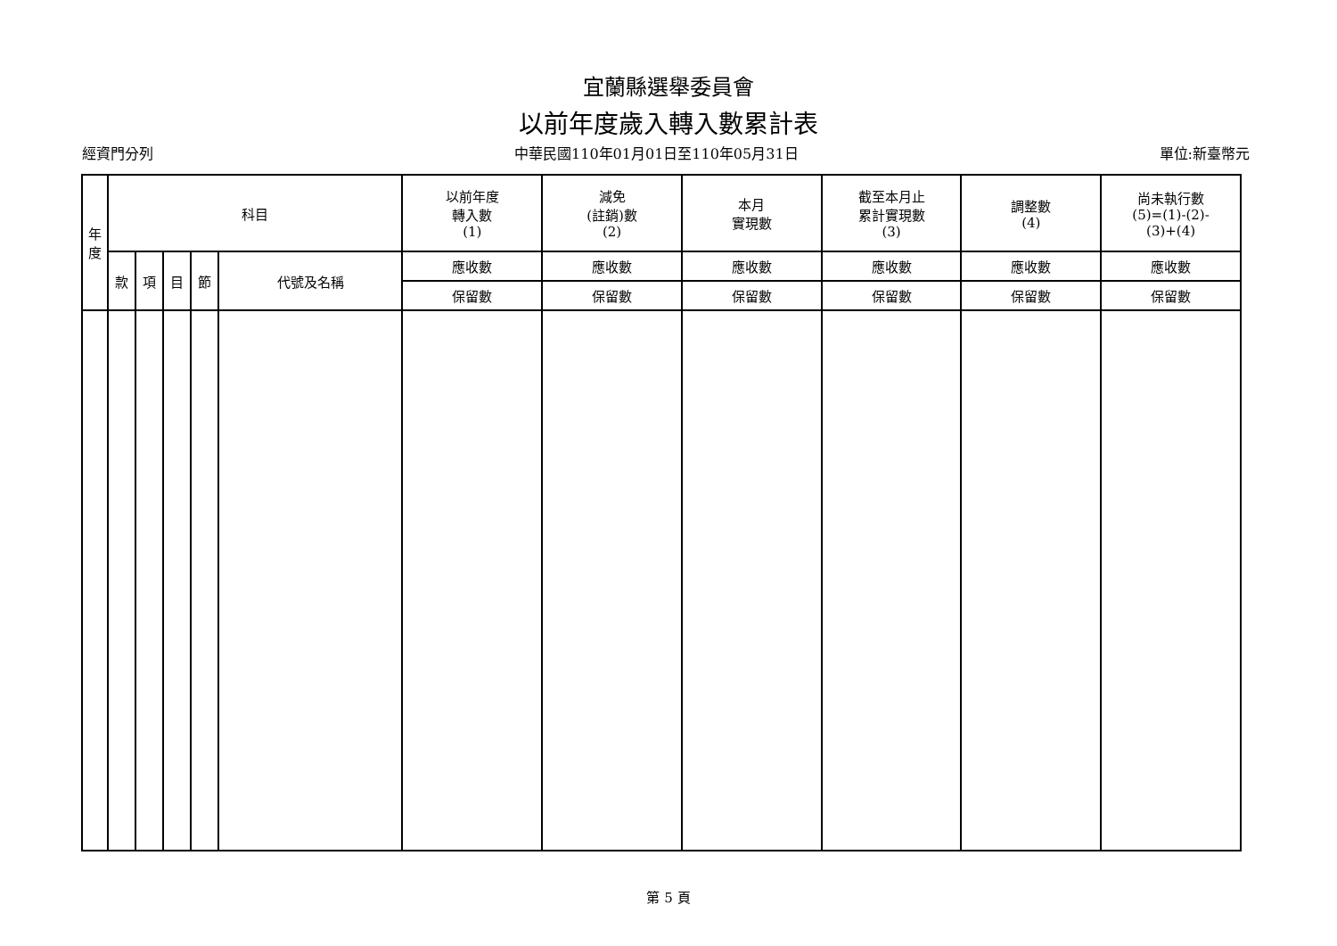宜蘭縣選舉委員會
以前年度歲入轉入數累計表
經資門分列 中華民國110年01月01日至110年05月31日 單位:新臺幣元
| 年 度 | 科目 | | | | | 以前年度 轉入數 (1) | 減免 (註銷)數 (2) | 本月 實現數 | 截至本月止 累計實現數 (3) | 調整數 (4) | 尚未執行數 (5)=(1)-(2)- (3)+(4) |
| --- | --- | --- | --- | --- | --- | --- | --- | --- | --- | --- | --- |
| | 款 | 項 | 目 | 節 | 代號及名稱 | 應收數 | 應收數 | 應收數 | 應收數 | 應收數 | 應收數 |
| | | | | | | 保留數 | 保留數 | 保留數 | 保留數 | 保留數 | 保留數 |
第 5 頁